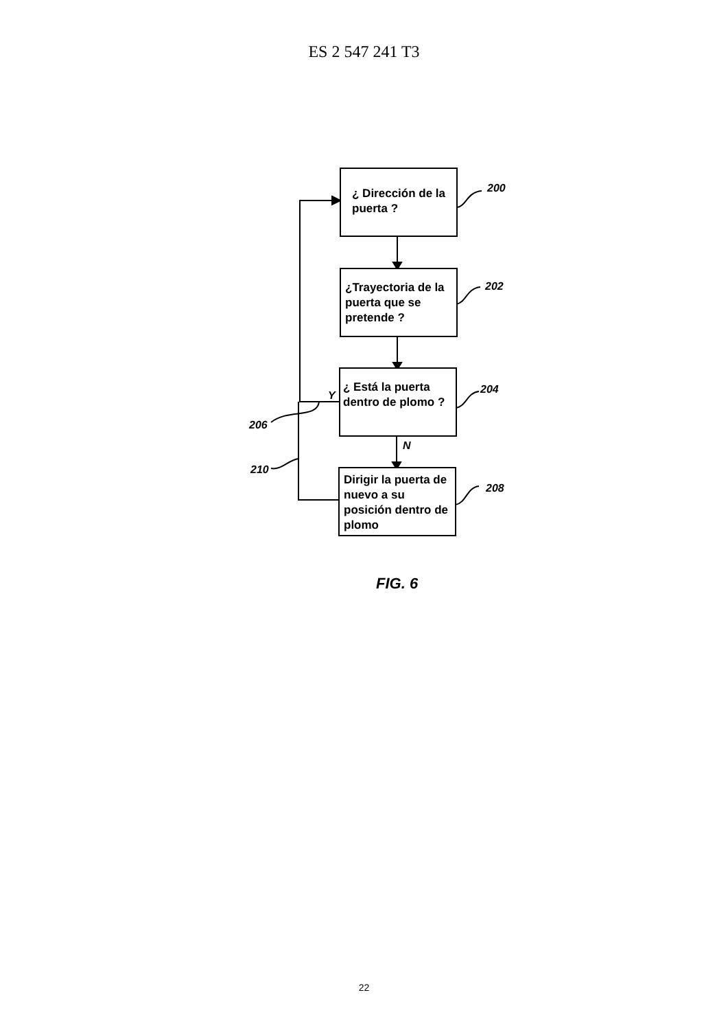ES 2 547 241 T3
¿ Dirección de la puerta ?
¿Trayectoria de la puerta que se pretende ?
¿ Está la puerta dentro de plomo ?
Dirigir la puerta de nuevo a su posición dentro de plomo
200
202
204
208
206
210
Y
N
FIG. 6
22